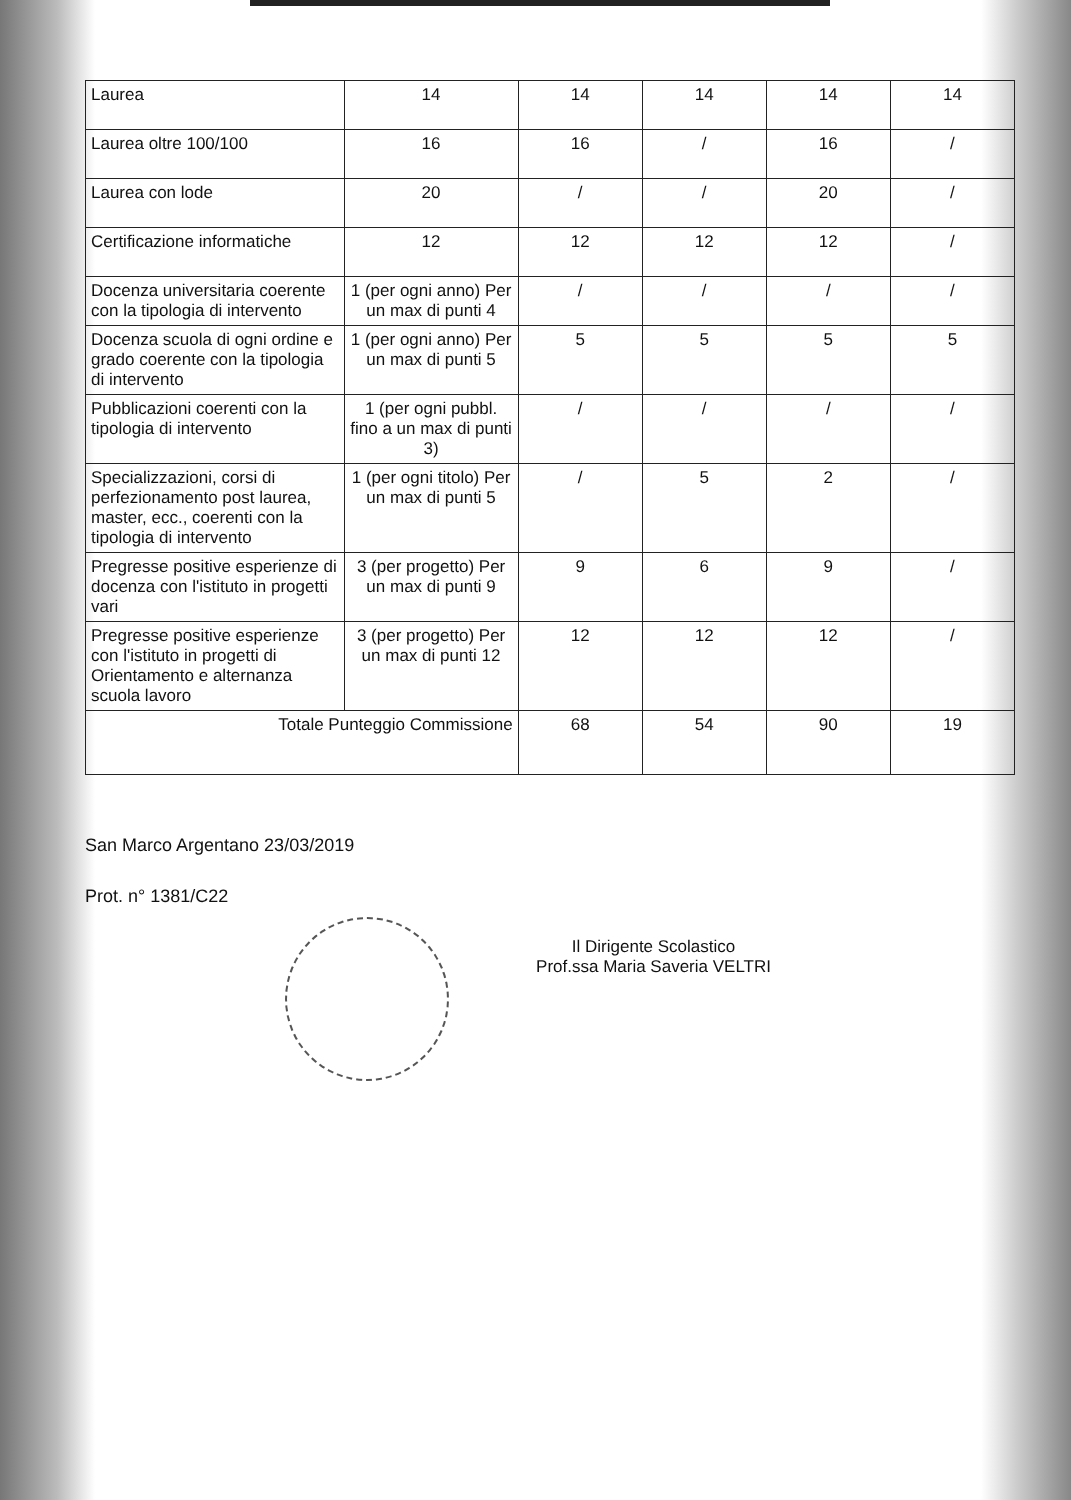| Laurea | 14 | 14 | 14 | 14 | 14 |
| Laurea oltre 100/100 | 16 | 16 | / | 16 | / |
| Laurea con lode | 20 | / | / | 20 | / |
| Certificazione informatiche | 12 | 12 | 12 | 12 | / |
| Docenza universitaria coerente con la tipologia di intervento | 1 (per ogni anno) Per un max di punti 4 | / | / | / | / |
| Docenza scuola di ogni ordine e grado coerente con la tipologia di intervento | 1 (per ogni anno) Per un max di punti 5 | 5 | 5 | 5 | 5 |
| Pubblicazioni coerenti con la tipologia di intervento | 1 (per ogni pubbl. fino a un max di punti 3) | / | / | / | / |
| Specializzazioni, corsi di perfezionamento post laurea, master, ecc., coerenti con la tipologia di intervento | 1 (per ogni titolo) Per un max di punti 5 | / | 5 | 2 | / |
| Pregresse positive esperienze di docenza con l'istituto in progetti vari | 3 (per progetto) Per un max di punti 9 | 9 | 6 | 9 | / |
| Pregresse positive esperienze con l'istituto in progetti di Orientamento e alternanza scuola lavoro | 3 (per progetto) Per un max di punti 12 | 12 | 12 | 12 | / |
| Totale Punteggio Commissione | | 68 | 54 | 90 | 19 |
San Marco Argentano 23/03/2019
Prot. n° 1381/C22
Il Dirigente Scolastico
Prof.ssa Maria Saveria VELTRI